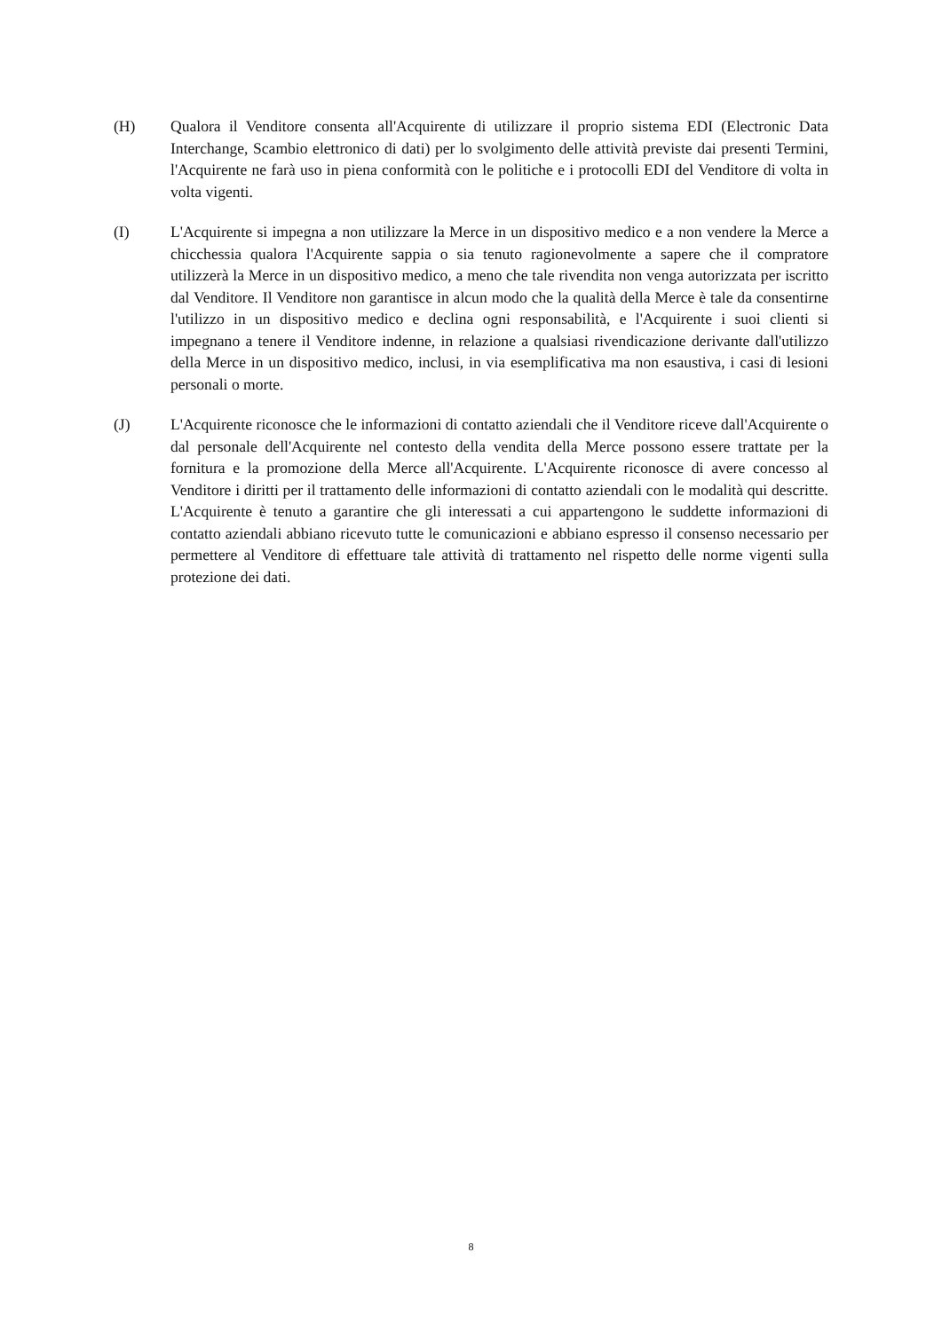(H) Qualora il Venditore consenta all'Acquirente di utilizzare il proprio sistema EDI (Electronic Data Interchange, Scambio elettronico di dati) per lo svolgimento delle attività previste dai presenti Termini, l'Acquirente ne farà uso in piena conformità con le politiche e i protocolli EDI del Venditore di volta in volta vigenti.
(I) L'Acquirente si impegna a non utilizzare la Merce in un dispositivo medico e a non vendere la Merce a chicchessia qualora l'Acquirente sappia o sia tenuto ragionevolmente a sapere che il compratore utilizzerà la Merce in un dispositivo medico, a meno che tale rivendita non venga autorizzata per iscritto dal Venditore. Il Venditore non garantisce in alcun modo che la qualità della Merce è tale da consentirne l'utilizzo in un dispositivo medico e declina ogni responsabilità, e l'Acquirente i suoi clienti si impegnano a tenere il Venditore indenne, in relazione a qualsiasi rivendicazione derivante dall'utilizzo della Merce in un dispositivo medico, inclusi, in via esemplificativa ma non esaustiva, i casi di lesioni personali o morte.
(J) L'Acquirente riconosce che le informazioni di contatto aziendali che il Venditore riceve dall'Acquirente o dal personale dell'Acquirente nel contesto della vendita della Merce possono essere trattate per la fornitura e la promozione della Merce all'Acquirente. L'Acquirente riconosce di avere concesso al Venditore i diritti per il trattamento delle informazioni di contatto aziendali con le modalità qui descritte. L'Acquirente è tenuto a garantire che gli interessati a cui appartengono le suddette informazioni di contatto aziendali abbiano ricevuto tutte le comunicazioni e abbiano espresso il consenso necessario per permettere al Venditore di effettuare tale attività di trattamento nel rispetto delle norme vigenti sulla protezione dei dati.
8